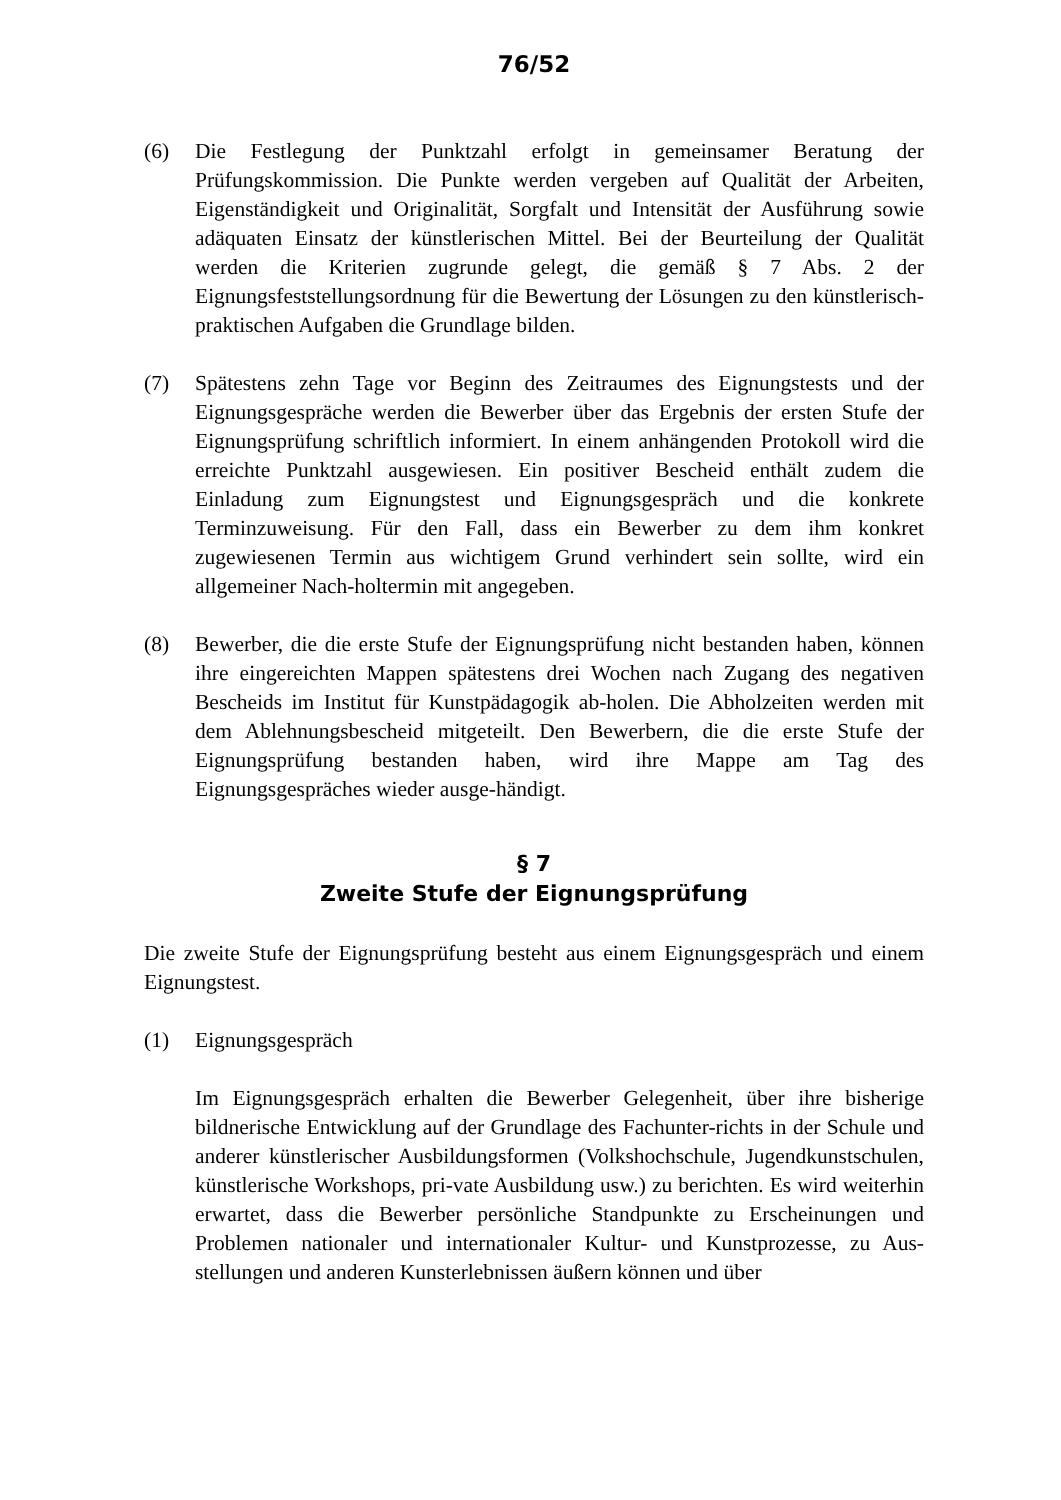76/52
(6) Die Festlegung der Punktzahl erfolgt in gemeinsamer Beratung der Prüfungskommission. Die Punkte werden vergeben auf Qualität der Arbeiten, Eigenständigkeit und Originalität, Sorgfalt und Intensität der Ausführung sowie adäquaten Einsatz der künstlerischen Mittel. Bei der Beurteilung der Qualität werden die Kriterien zugrunde gelegt, die gemäß § 7 Abs. 2 der Eignungsfeststellungsordnung für die Bewertung der Lösungen zu den künstlerisch-praktischen Aufgaben die Grundlage bilden.
(7) Spätestens zehn Tage vor Beginn des Zeitraumes des Eignungstests und der Eignungsgespräche werden die Bewerber über das Ergebnis der ersten Stufe der Eignungsprüfung schriftlich informiert. In einem anhängenden Protokoll wird die erreichte Punktzahl ausgewiesen. Ein positiver Bescheid enthält zudem die Einladung zum Eignungstest und Eignungsgespräch und die konkrete Terminzuweisung. Für den Fall, dass ein Bewerber zu dem ihm konkret zugewiesenen Termin aus wichtigem Grund verhindert sein sollte, wird ein allgemeiner Nach-holtermin mit angegeben.
(8) Bewerber, die die erste Stufe der Eignungsprüfung nicht bestanden haben, können ihre eingereichten Mappen spätestens drei Wochen nach Zugang des negativen Bescheids im Institut für Kunstpädagogik ab-holen. Die Abholzeiten werden mit dem Ablehnungsbescheid mitgeteilt. Den Bewerbern, die die erste Stufe der Eignungsprüfung bestanden haben, wird ihre Mappe am Tag des Eignungsgespräches wieder ausge-händigt.
§ 7
Zweite Stufe der Eignungsprüfung
Die zweite Stufe der Eignungsprüfung besteht aus einem Eignungsgespräch und einem Eignungstest.
(1) Eignungsgespräch
Im Eignungsgespräch erhalten die Bewerber Gelegenheit, über ihre bisherige bildnerische Entwicklung auf der Grundlage des Fachunter-richts in der Schule und anderer künstlerischer Ausbildungsformen (Volkshochschule, Jugendkunstschulen, künstlerische Workshops, pri-vate Ausbildung usw.) zu berichten. Es wird weiterhin erwartet, dass die Bewerber persönliche Standpunkte zu Erscheinungen und Problemen nationaler und internationaler Kultur- und Kunstprozesse, zu Aus-stellungen und anderen Kunsterlebnissen äußern können und über